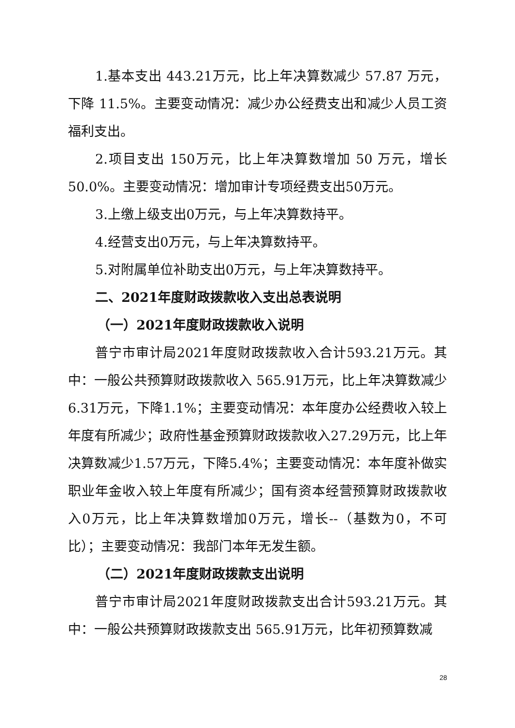1.基本支出 443.21万元，比上年决算数减少 57.87 万元，下降 11.5%。主要变动情况：减少办公经费支出和减少人员工资福利支出。
2.项目支出 150万元，比上年决算数增加 50 万元，增长50.0%。主要变动情况：增加审计专项经费支出50万元。
3.上缴上级支出0万元，与上年决算数持平。
4.经营支出0万元，与上年决算数持平。
5.对附属单位补助支出0万元，与上年决算数持平。
二、2021年度财政拨款收入支出总表说明
（一）2021年度财政拨款收入说明
普宁市审计局2021年度财政拨款收入合计593.21万元。其中：一般公共预算财政拨款收入 565.91万元，比上年决算数减少6.31万元，下降1.1%；主要变动情况：本年度办公经费收入较上年度有所减少；政府性基金预算财政拨款收入27.29万元，比上年决算数减少1.57万元，下降5.4%；主要变动情况：本年度补做实职业年金收入较上年度有所减少；国有资本经营预算财政拨款收入0万元，比上年决算数增加0万元，增长--（基数为0，不可比）；主要变动情况：我部门本年无发生额。
（二）2021年度财政拨款支出说明
普宁市审计局2021年度财政拨款支出合计593.21万元。其中：一般公共预算财政拨款支出 565.91万元，比年初预算数减
28